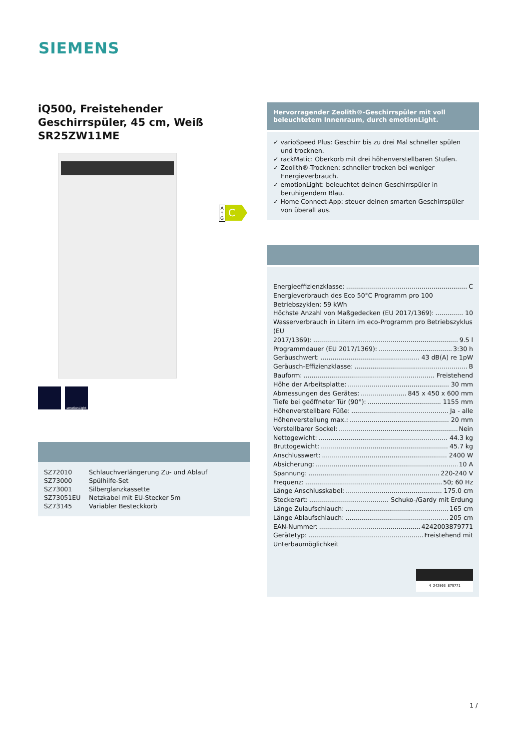SIEMENS
iQ500, Freistehender Geschirrspüler, 45 cm, Weiß SR25ZW11ME
emotionLight
| SZ72010 | Schlauchverlängerung Zu- und Ablauf |
| SZ73000 | Spülhilfe-Set |
| SZ73001 | Silberglanzkassette |
| SZ73051EU | Netzkabel mit EU-Stecker 5m |
| SZ73145 | Variabler Besteckkorb |
A ↑ G
C
Hervorragender Zeolith®-Geschirrspüler mit voll beleuchtetem Innenraum, durch emotionLight.
✓ varioSpeed Plus: Geschirr bis zu drei Mal schneller spülen und trocknen.
✓ rackMatic: Oberkorb mit drei höhenverstellbaren Stufen.
✓ Zeolith®-Trocknen: schneller trocken bei weniger Energieverbrauch.
✓ emotionLight: beleuchtet deinen Geschirrspüler in beruhigendem Blau.
✓ Home Connect-App: steuer deinen smarten Geschirrspüler von überall aus.
Energieeffizienzklasse: C
Energieverbrauch des Eco 50°C Programm pro 100 Betriebszyklen: 59 kWh
Höchste Anzahl von Maßgedecken (EU 2017/1369): 10
Wasserverbrauch in Litern im eco-Programm pro Betriebszyklus (EU
2017/1369): 9.5 l
Programmdauer (EU 2017/1369): 3:30 h
Geräuschwert: 43 dB(A) re 1pW
Geräusch-Effizienzklasse: B
Bauform: Freistehend
Höhe der Arbeitsplatte: 30 mm
Abmessungen des Gerätes: 845 x 450 x 600 mm
Tiefe bei geöffneter Tür (90°): 1155 mm
Höhenverstellbare Füße: Ja - alle
Höhenverstellung max.: 20 mm
Verstellbarer Sockel: Nein
Nettogewicht: 44.3 kg
Bruttogewicht: 45.7 kg
Anschlusswert: 2400 W
Absicherung: 10 A
Spannung: 220-240 V
Frequenz: 50; 60 Hz
Länge Anschlusskabel: 175.0 cm
Steckerart: Schuko-/Gardy mit Erdung
Länge Zulaufschlauch: 165 cm
Länge Ablaufschlauch: 205 cm
EAN-Nummer: 4242003879771
Gerätetyp: Freistehend mit
Unterbaumöglichkeit
4 242003 879771
1 /